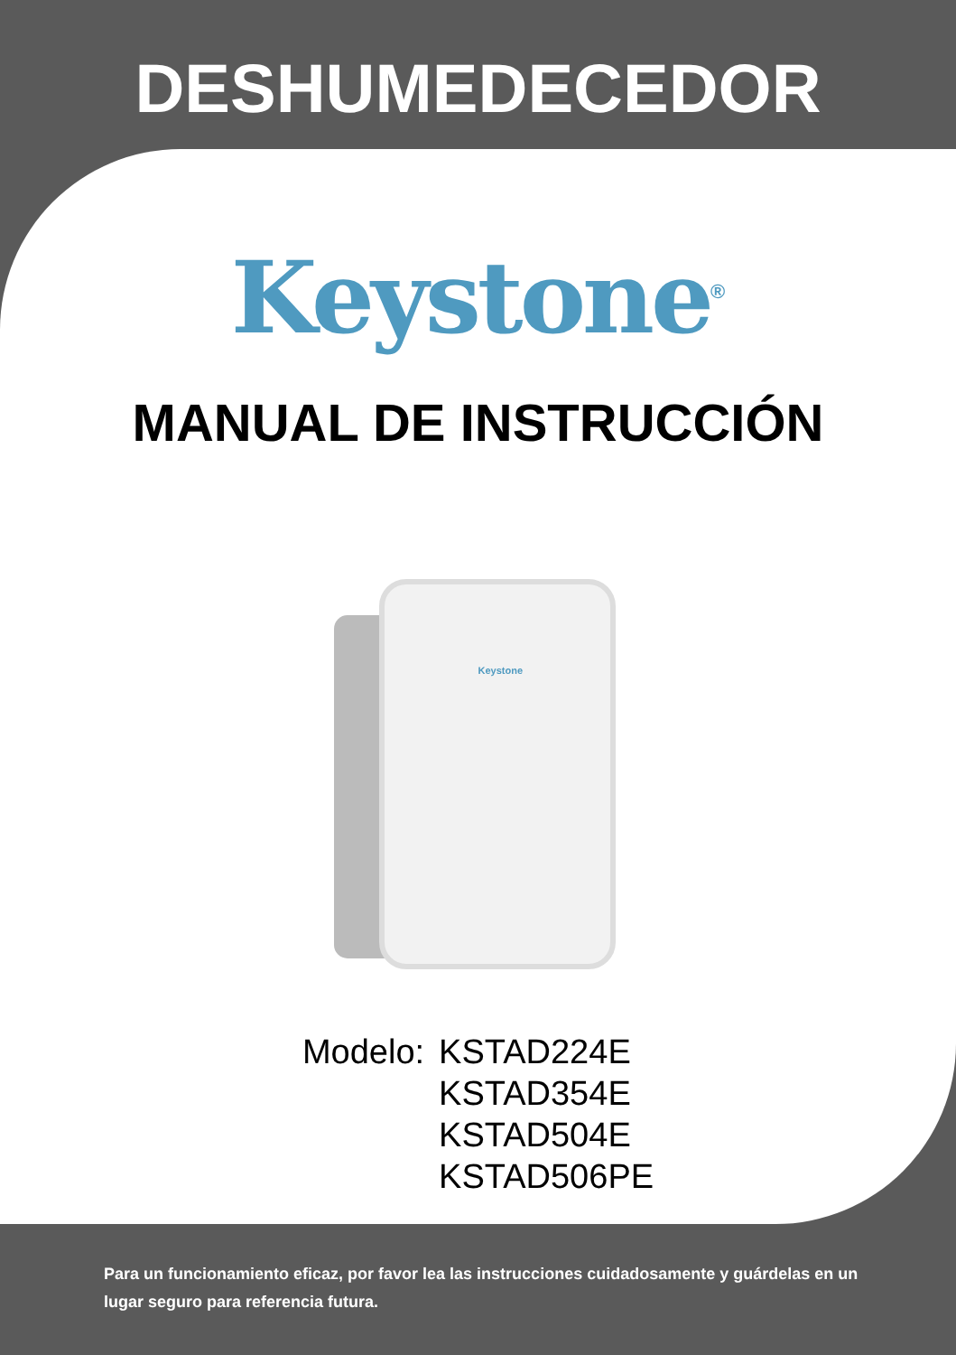DESHUMEDECEDOR
Keystone<sup>®</sup>
MANUAL DE INSTRUCCIÓN
Keystone
Modelo: KSTAD224E
KSTAD354E
KSTAD504E
KSTAD506PE
Para un funcionamiento eficaz, por favor lea las instrucciones cuidadosamente y guárdelas en un lugar seguro para referencia futura.